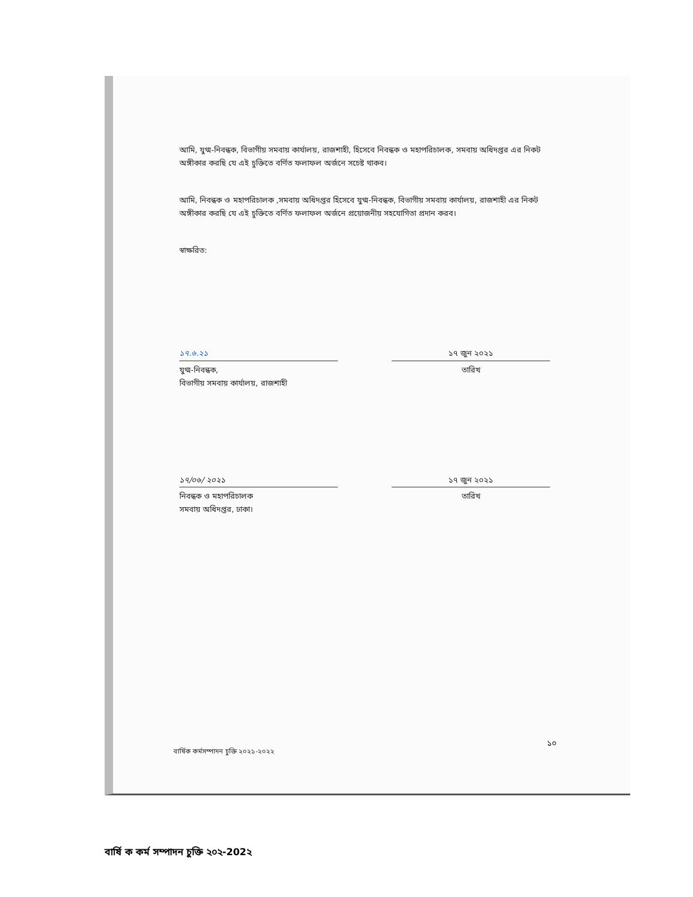আমি, যুগ্ম-নিবন্ধক, বিভাগীয় সমবায় কার্যালয়, রাজশাহী, হিসেবে নিবন্ধক ও মহাপরিচালক, সমবায় অধিদপ্তর এর নিকট অঙ্গীকার করছি যে এই চুক্তিতে বর্ণিত ফলাফল অর্জনে সচেষ্ট থাকব।
আমি, নিবন্ধক ও মহাপরিচালক ,সমবায় অধিদপ্তর হিসেবে যুগ্ম-নিবন্ধক, বিভাগীয় সমবায় কার্যালয়, রাজশাহী এর নিকট অঙ্গীকার করছি যে এই চুক্তিতে বর্ণিত ফলাফল অর্জনে প্রয়োজনীয় সহযোগিতা প্রদান করব।
স্বাক্ষরিত:
১৭.৬.২১
যুগ্ম-নিবন্ধক,
বিভাগীয় সমবায় কার্যালয়, রাজশাহী
১৭ জুন ২০২১
তারিখ
১৭/০৬/ ২০২১
নিবন্ধক ও মহাপরিচালক
সমবায় অধিদপ্তর, ঢাকা।
১৭ জুন ২০২১
তারিখ
১০
বার্ষিক কর্মসম্পাদন চুক্তি ২০২১-২০২২
বার্ষি ক কর্ম সম্পাদন চুক্তি ২০২-202২